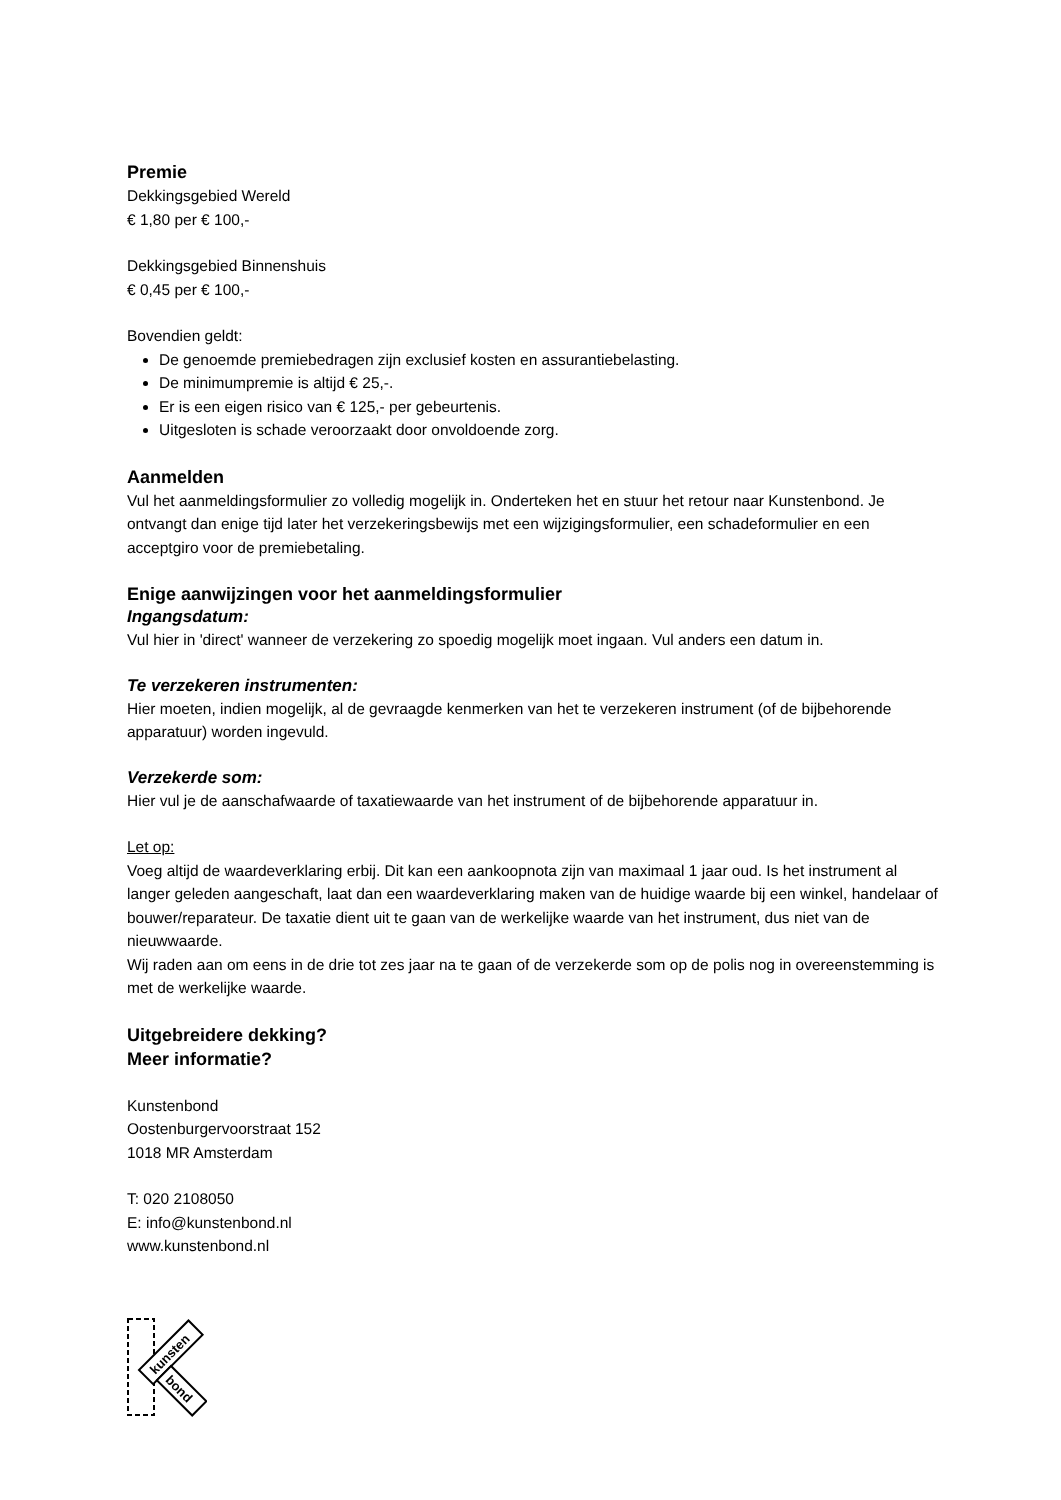Premie
Dekkingsgebied Wereld
€ 1,80 per € 100,-
Dekkingsgebied Binnenshuis
€ 0,45 per € 100,-
Bovendien geldt:
De genoemde premiebedragen zijn exclusief kosten en assurantiebelasting.
De minimumpremie is altijd € 25,-.
Er is een eigen risico van € 125,- per gebeurtenis.
Uitgesloten is schade veroorzaakt door onvoldoende zorg.
Aanmelden
Vul het aanmeldingsformulier zo volledig mogelijk in. Onderteken het en stuur het retour naar Kunstenbond. Je ontvangt dan enige tijd later het verzekeringsbewijs met een wijzigingsformulier, een schadeformulier en een acceptgiro voor de premiebetaling.
Enige aanwijzingen voor het aanmeldingsformulier
Ingangsdatum:
Vul hier in 'direct' wanneer de verzekering zo spoedig mogelijk moet ingaan. Vul anders een datum in.
Te verzekeren instrumenten:
Hier moeten, indien mogelijk, al de gevraagde kenmerken van het te verzekeren instrument (of de bijbehorende apparatuur) worden ingevuld.
Verzekerde som:
Hier vul je de aanschafwaarde of taxatiewaarde van het instrument of de bijbehorende apparatuur in.
Let op:
Voeg altijd de waardeverklaring erbij. Dit kan een aankoopnota zijn van maximaal 1 jaar oud. Is het instrument al langer geleden aangeschaft, laat dan een waardeverklaring maken van de huidige waarde bij een winkel, handelaar of bouwer/reparateur. De taxatie dient uit te gaan van de werkelijke waarde van het instrument, dus niet van de nieuwwaarde.
Wij raden aan om eens in de drie tot zes jaar na te gaan of de verzekerde som op de polis nog in overeenstemming is met de werkelijke waarde.
Uitgebreidere dekking?
Meer informatie?
Kunstenbond
Oostenburgervoorstraat 152
1018 MR Amsterdam
T: 020 2108050
E: info@kunstenbond.nl
www.kunstenbond.nl
kunsten
bond